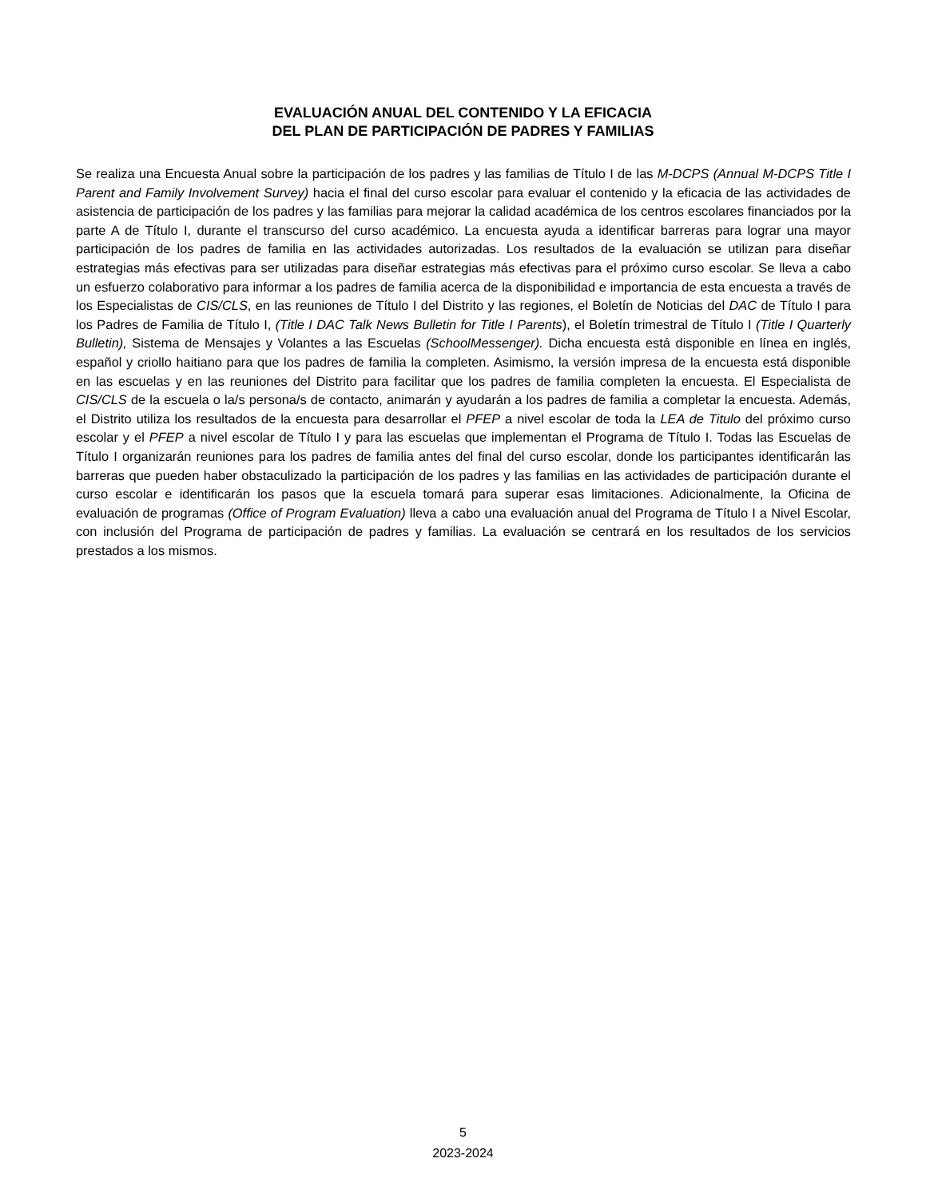EVALUACIÓN ANUAL DEL CONTENIDO Y LA EFICACIA
DEL PLAN DE PARTICIPACIÓN DE PADRES Y FAMILIAS
Se realiza una Encuesta Anual sobre la participación de los padres y las familias de Título I de las M-DCPS (Annual M-DCPS Title I Parent and Family Involvement Survey) hacia el final del curso escolar para evaluar el contenido y la eficacia de las actividades de asistencia de participación de los padres y las familias para mejorar la calidad académica de los centros escolares financiados por la parte A de Título I, durante el transcurso del curso académico. La encuesta ayuda a identificar barreras para lograr una mayor participación de los padres de familia en las actividades autorizadas. Los resultados de la evaluación se utilizan para diseñar estrategias más efectivas para ser utilizadas para diseñar estrategias más efectivas para el próximo curso escolar. Se lleva a cabo un esfuerzo colaborativo para informar a los padres de familia acerca de la disponibilidad e importancia de esta encuesta a través de los Especialistas de CIS/CLS, en las reuniones de Título I del Distrito y las regiones, el Boletín de Noticias del DAC de Título I para los Padres de Familia de Título I, (Title I DAC Talk News Bulletin for Title I Parents), el Boletín trimestral de Título I (Title I Quarterly Bulletin), Sistema de Mensajes y Volantes a las Escuelas (SchoolMessenger). Dicha encuesta está disponible en línea en inglés, español y criollo haitiano para que los padres de familia la completen. Asimismo, la versión impresa de la encuesta está disponible en las escuelas y en las reuniones del Distrito para facilitar que los padres de familia completen la encuesta. El Especialista de CIS/CLS de la escuela o la/s persona/s de contacto, animarán y ayudarán a los padres de familia a completar la encuesta. Además, el Distrito utiliza los resultados de la encuesta para desarrollar el PFEP a nivel escolar de toda la LEA de Titulo del próximo curso escolar y el PFEP a nivel escolar de Título I y para las escuelas que implementan el Programa de Título I. Todas las Escuelas de Título I organizarán reuniones para los padres de familia antes del final del curso escolar, donde los participantes identificarán las barreras que pueden haber obstaculizado la participación de los padres y las familias en las actividades de participación durante el curso escolar e identificarán los pasos que la escuela tomará para superar esas limitaciones. Adicionalmente, la Oficina de evaluación de programas (Office of Program Evaluation) lleva a cabo una evaluación anual del Programa de Título I a Nivel Escolar, con inclusión del Programa de participación de padres y familias. La evaluación se centrará en los resultados de los servicios prestados a los mismos.
5
2023-2024